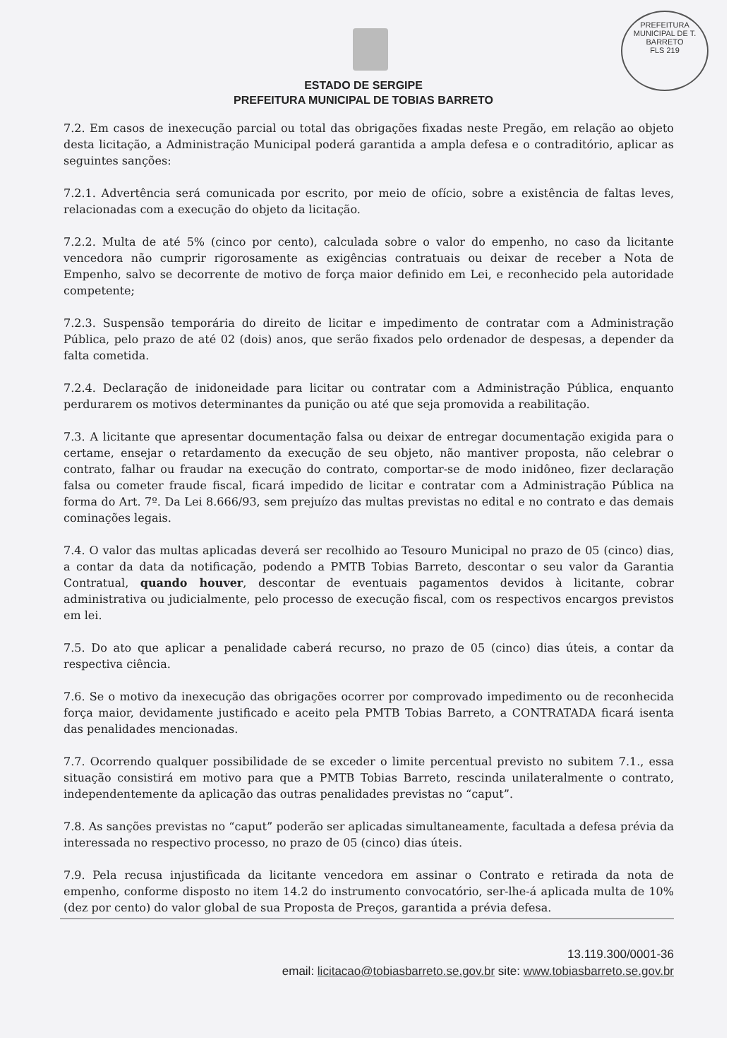PREFEITURA MUNICIPAL DE T. BARRETO
FLS 219
ESTADO DE SERGIPE
PREFEITURA MUNICIPAL DE TOBIAS BARRETO
7.2. Em casos de inexecução parcial ou total das obrigações fixadas neste Pregão, em relação ao objeto desta licitação, a Administração Municipal poderá garantida a ampla defesa e o contraditório, aplicar as seguintes sanções:
7.2.1. Advertência será comunicada por escrito, por meio de ofício, sobre a existência de faltas leves, relacionadas com a execução do objeto da licitação.
7.2.2. Multa de até 5% (cinco por cento), calculada sobre o valor do empenho, no caso da licitante vencedora não cumprir rigorosamente as exigências contratuais ou deixar de receber a Nota de Empenho, salvo se decorrente de motivo de força maior definido em Lei, e reconhecido pela autoridade competente;
7.2.3. Suspensão temporária do direito de licitar e impedimento de contratar com a Administração Pública, pelo prazo de até 02 (dois) anos, que serão fixados pelo ordenador de despesas, a depender da falta cometida.
7.2.4. Declaração de inidoneidade para licitar ou contratar com a Administração Pública, enquanto perdurarem os motivos determinantes da punição ou até que seja promovida a reabilitação.
7.3. A licitante que apresentar documentação falsa ou deixar de entregar documentação exigida para o certame, ensejar o retardamento da execução de seu objeto, não mantiver proposta, não celebrar o contrato, falhar ou fraudar na execução do contrato, comportar-se de modo inidôneo, fizer declaração falsa ou cometer fraude fiscal, ficará impedido de licitar e contratar com a Administração Pública na forma do Art. 7º. Da Lei 8.666/93, sem prejuízo das multas previstas no edital e no contrato e das demais cominações legais.
7.4. O valor das multas aplicadas deverá ser recolhido ao Tesouro Municipal no prazo de 05 (cinco) dias, a contar da data da notificação, podendo a PMTB Tobias Barreto, descontar o seu valor da Garantia Contratual, quando houver, descontar de eventuais pagamentos devidos à licitante, cobrar administrativa ou judicialmente, pelo processo de execução fiscal, com os respectivos encargos previstos em lei.
7.5. Do ato que aplicar a penalidade caberá recurso, no prazo de 05 (cinco) dias úteis, a contar da respectiva ciência.
7.6. Se o motivo da inexecução das obrigações ocorrer por comprovado impedimento ou de reconhecida força maior, devidamente justificado e aceito pela PMTB Tobias Barreto, a CONTRATADA ficará isenta das penalidades mencionadas.
7.7. Ocorrendo qualquer possibilidade de se exceder o limite percentual previsto no subitem 7.1., essa situação consistirá em motivo para que a PMTB Tobias Barreto, rescinda unilateralmente o contrato, independentemente da aplicação das outras penalidades previstas no “caput”.
7.8. As sanções previstas no “caput” poderão ser aplicadas simultaneamente, facultada a defesa prévia da interessada no respectivo processo, no prazo de 05 (cinco) dias úteis.
7.9. Pela recusa injustificada da licitante vencedora em assinar o Contrato e retirada da nota de empenho, conforme disposto no item 14.2 do instrumento convocatório, ser-lhe-á aplicada multa de 10% (dez por cento) do valor global de sua Proposta de Preços, garantida a prévia defesa.
13.119.300/0001-36
email: licitacao@tobiasbarreto.se.gov.br site: www.tobiasbarreto.se.gov.br